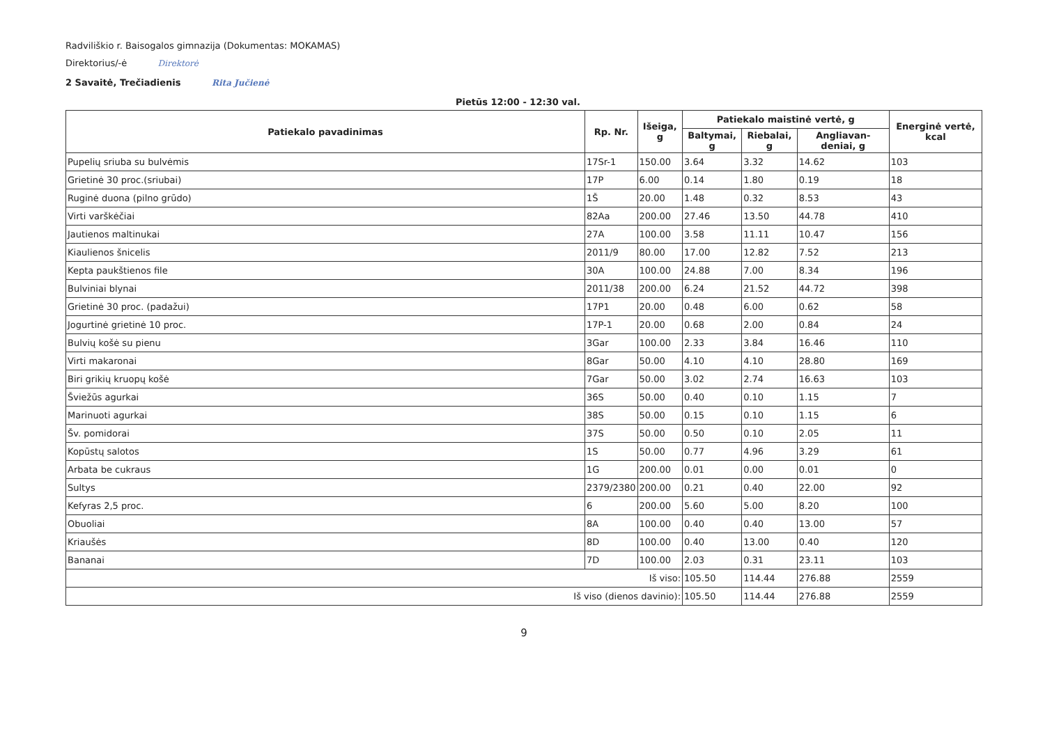Radviliškio r. Baisogalos gimnazija (Dokumentas: MOKAMAS)
Direktorius/-ė Direktorė
2 Savaitė, Trečiadienis Rita Jučienė
Pietūs 12:00 - 12:30 val.
| Patiekalo pavadinimas | Rp. Nr. | Išeiga, g | Patiekalo maistinė vertė, g | | | Energinė vertė, kcal |
| --- | --- | --- | --- | --- | --- | --- |
| | | | Baltymai, g | Riebalai, g | Angliavan-deniai, g | |
| Pupelių sriuba su bulvėmis | 17Sr-1 | 150.00 | 3.64 | 3.32 | 14.62 | 103 |
| Grietinė 30 proc.(sriubai) | 17P | 6.00 | 0.14 | 1.80 | 0.19 | 18 |
| Ruginė duona (pilno grūdo) | 1Š | 20.00 | 1.48 | 0.32 | 8.53 | 43 |
| Virti varškėčiai | 82Aa | 200.00 | 27.46 | 13.50 | 44.78 | 410 |
| Jautienos maltinukai | 27A | 100.00 | 3.58 | 11.11 | 10.47 | 156 |
| Kiaulienos šnicelis | 2011/9 | 80.00 | 17.00 | 12.82 | 7.52 | 213 |
| Kepta paukštienos file | 30A | 100.00 | 24.88 | 7.00 | 8.34 | 196 |
| Bulviniai blynai | 2011/38 | 200.00 | 6.24 | 21.52 | 44.72 | 398 |
| Grietinė 30 proc. (padažui) | 17P1 | 20.00 | 0.48 | 6.00 | 0.62 | 58 |
| Jogurtinė grietinė 10 proc. | 17P-1 | 20.00 | 0.68 | 2.00 | 0.84 | 24 |
| Bulvių košė su pienu | 3Gar | 100.00 | 2.33 | 3.84 | 16.46 | 110 |
| Virti makaronai | 8Gar | 50.00 | 4.10 | 4.10 | 28.80 | 169 |
| Biri grikių kruopų košė | 7Gar | 50.00 | 3.02 | 2.74 | 16.63 | 103 |
| Šviežūs agurkai | 36S | 50.00 | 0.40 | 0.10 | 1.15 | 7 |
| Marinuoti agurkai | 38S | 50.00 | 0.15 | 0.10 | 1.15 | 6 |
| Šv. pomidorai | 37S | 50.00 | 0.50 | 0.10 | 2.05 | 11 |
| Kopūstų salotos | 1S | 50.00 | 0.77 | 4.96 | 3.29 | 61 |
| Arbata be cukraus | 1G | 200.00 | 0.01 | 0.00 | 0.01 | 0 |
| Sultys | 2379/2380 | 200.00 | 0.21 | 0.40 | 22.00 | 92 |
| Kefyras 2,5 proc. | 6 | 200.00 | 5.60 | 5.00 | 8.20 | 100 |
| Obuoliai | 8A | 100.00 | 0.40 | 0.40 | 13.00 | 57 |
| Kriaušės | 8D | 100.00 | 0.40 | 13.00 | 0.40 | 120 |
| Bananai | 7D | 100.00 | 2.03 | 0.31 | 23.11 | 103 |
| Iš viso: | | | 105.50 | 114.44 | 276.88 | 2559 |
| Iš viso (dienos davinio): | | | 105.50 | 114.44 | 276.88 | 2559 |
9